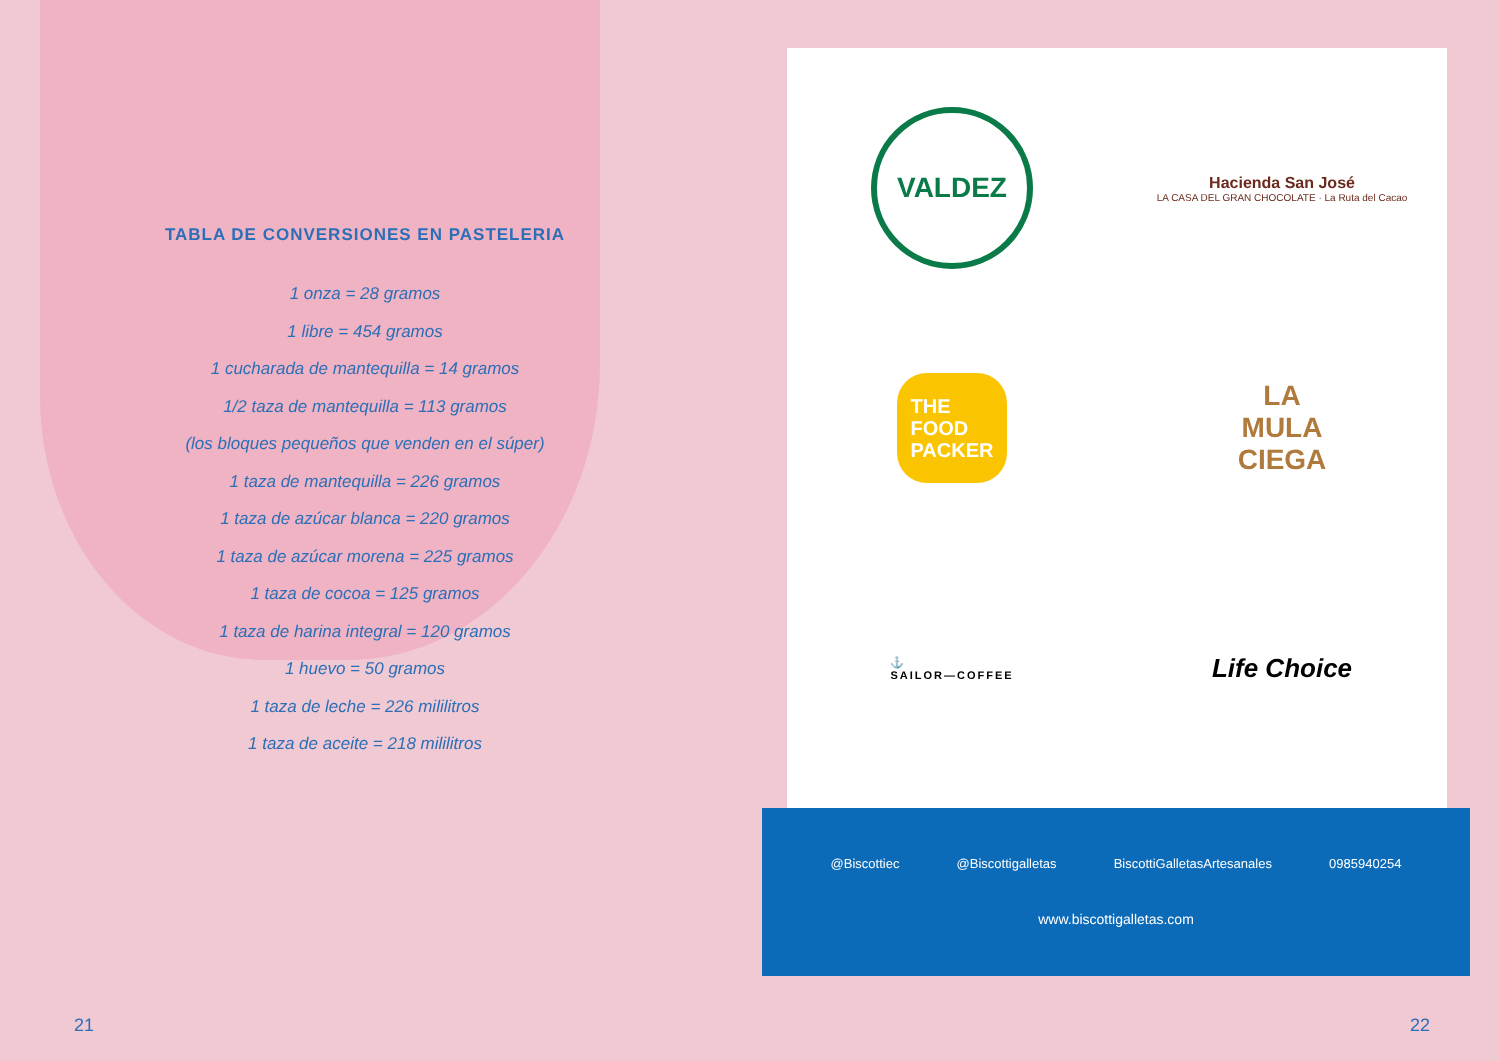TABLA DE CONVERSIONES EN PASTELERIA
1 onza = 28 gramos
1 libre = 454 gramos
1 cucharada de mantequilla = 14 gramos
1/2 taza de mantequilla = 113 gramos
(los bloques pequeños que venden en el súper)
1 taza de mantequilla = 226 gramos
1 taza de azúcar blanca = 220 gramos
1 taza de azúcar morena = 225 gramos
1 taza de cocoa = 125 gramos
1 taza de harina integral = 120 gramos
1 huevo = 50 gramos
1 taza de leche = 226 mililitros
1 taza de aceite = 218 mililitros
VALDEZ
Hacienda San José
LA CASA DEL GRAN CHOCOLATE · La Ruta del Cacao
THE
FOOD
PACKER
LA
MULA
CIEGA
⚓
SAILOR—COFFEE
Life Choice
@Biscottiec @Biscottigalletas BiscottiGalletasArtesanales 0985940254
www.biscottigalletas.com
21 22